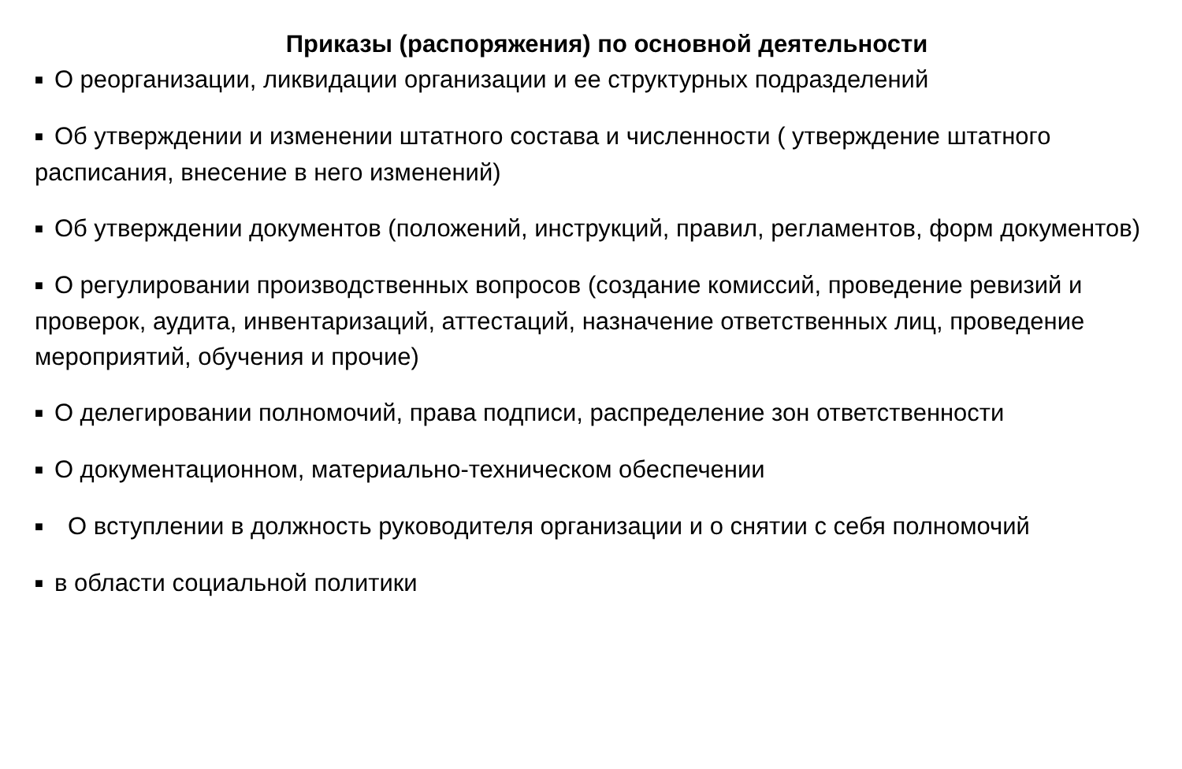Приказы (распоряжения) по основной деятельности
■ О реорганизации, ликвидации организации и ее структурных подразделений
■ Об утверждении и изменении штатного состава и численности ( утверждение штатного расписания, внесение в него изменений)
■ Об утверждении документов (положений, инструкций, правил, регламентов, форм документов)
■ О регулировании производственных вопросов (создание комиссий, проведение ревизий и проверок, аудита, инвентаризаций, аттестаций, назначение ответственных лиц, проведение мероприятий, обучения и прочие)
■ О делегировании полномочий, права подписи, распределение зон ответственности
■ О документационном, материально-техническом обеспечении
■ О вступлении в должность руководителя организации и о снятии с себя полномочий
■ в области социальной политики